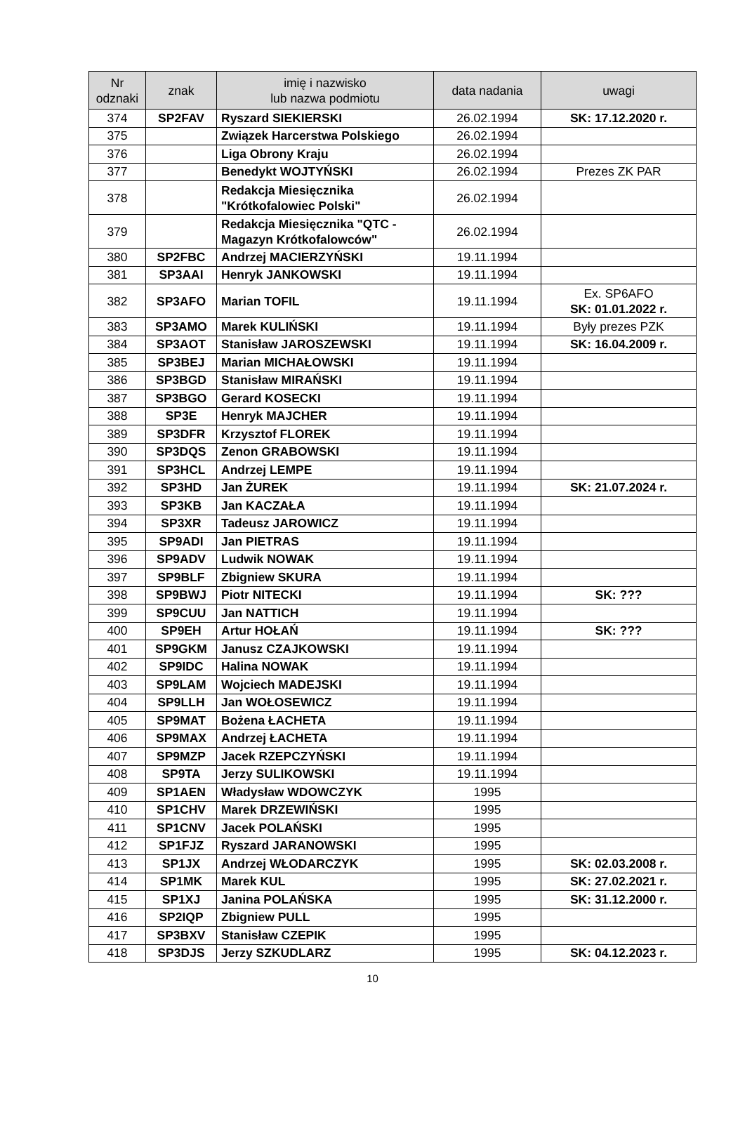| Nr odznaki | znak | imię i nazwisko lub nazwa podmiotu | data nadania | uwagi |
| --- | --- | --- | --- | --- |
| 374 | SP2FAV | Ryszard SIEKIERSKI | 26.02.1994 | SK: 17.12.2020 r. |
| 375 | | Związek Harcerstwa Polskiego | 26.02.1994 | |
| 376 | | Liga Obrony Kraju | 26.02.1994 | |
| 377 | | Benedykt WOJTYŃSKI | 26.02.1994 | Prezes ZK PAR |
| 378 | | Redakcja Miesięcznika "Krótkofalowiec Polski" | 26.02.1994 | |
| 379 | | Redakcja Miesięcznika "QTC - Magazyn Krótkofalowców" | 26.02.1994 | |
| 380 | SP2FBC | Andrzej MACIERZYŃSKI | 19.11.1994 | |
| 381 | SP3AAI | Henryk JANKOWSKI | 19.11.1994 | |
| 382 | SP3AFO | Marian TOFIL | 19.11.1994 | Ex. SP6AFO SK: 01.01.2022 r. |
| 383 | SP3AMO | Marek KULIŃSKI | 19.11.1994 | Były prezes PZK |
| 384 | SP3AOT | Stanisław JAROSZEWSKI | 19.11.1994 | SK: 16.04.2009 r. |
| 385 | SP3BEJ | Marian MICHAŁOWSKI | 19.11.1994 | |
| 386 | SP3BGD | Stanisław MIRAŃSKI | 19.11.1994 | |
| 387 | SP3BGO | Gerard KOSECKI | 19.11.1994 | |
| 388 | SP3E | Henryk MAJCHER | 19.11.1994 | |
| 389 | SP3DFR | Krzysztof FLOREK | 19.11.1994 | |
| 390 | SP3DQS | Zenon GRABOWSKI | 19.11.1994 | |
| 391 | SP3HCL | Andrzej LEMPE | 19.11.1994 | |
| 392 | SP3HD | Jan ŻUREK | 19.11.1994 | SK: 21.07.2024 r. |
| 393 | SP3KB | Jan KACZAŁA | 19.11.1994 | |
| 394 | SP3XR | Tadeusz JAROWICZ | 19.11.1994 | |
| 395 | SP9ADI | Jan PIETRAS | 19.11.1994 | |
| 396 | SP9ADV | Ludwik NOWAK | 19.11.1994 | |
| 397 | SP9BLF | Zbigniew SKURA | 19.11.1994 | |
| 398 | SP9BWJ | Piotr NITECKI | 19.11.1994 | SK: ??? |
| 399 | SP9CUU | Jan NATTICH | 19.11.1994 | |
| 400 | SP9EH | Artur HOŁAŃ | 19.11.1994 | SK: ??? |
| 401 | SP9GKM | Janusz CZAJKOWSKI | 19.11.1994 | |
| 402 | SP9IDC | Halina NOWAK | 19.11.1994 | |
| 403 | SP9LAM | Wojciech MADEJSKI | 19.11.1994 | |
| 404 | SP9LLH | Jan WOŁOSEWICZ | 19.11.1994 | |
| 405 | SP9MAT | Bożena ŁACHETA | 19.11.1994 | |
| 406 | SP9MAX | Andrzej ŁACHETA | 19.11.1994 | |
| 407 | SP9MZP | Jacek RZEPCZYŃSKI | 19.11.1994 | |
| 408 | SP9TA | Jerzy SULIKOWSKI | 19.11.1994 | |
| 409 | SP1AEN | Władysław WDOWCZYK | 1995 | |
| 410 | SP1CHV | Marek DRZEWIŃSKI | 1995 | |
| 411 | SP1CNV | Jacek POLAŃSKI | 1995 | |
| 412 | SP1FJZ | Ryszard JARANOWSKI | 1995 | |
| 413 | SP1JX | Andrzej WŁODARCZYK | 1995 | SK: 02.03.2008 r. |
| 414 | SP1MK | Marek KUL | 1995 | SK: 27.02.2021 r. |
| 415 | SP1XJ | Janina POLAŃSKA | 1995 | SK: 31.12.2000 r. |
| 416 | SP2IQP | Zbigniew PULL | 1995 | |
| 417 | SP3BXV | Stanisław CZEPIK | 1995 | |
| 418 | SP3DJS | Jerzy SZKUDLARZ | 1995 | SK: 04.12.2023 r. |
10